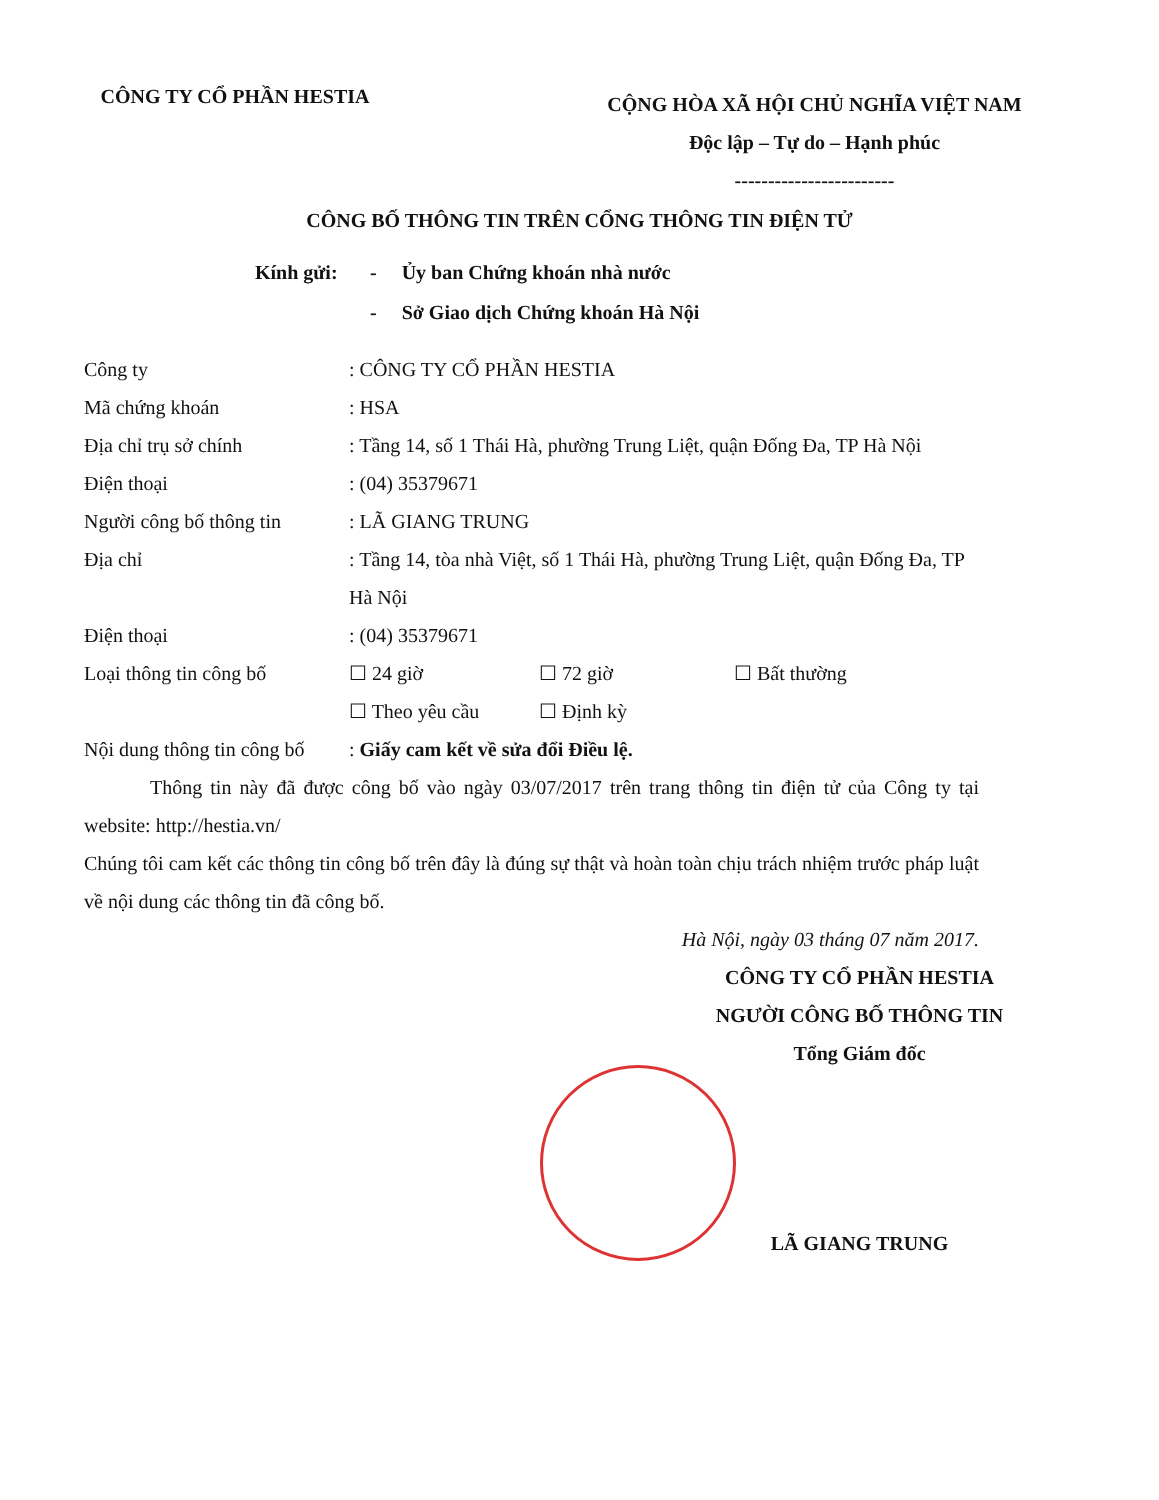CÔNG TY CỔ PHẦN HESTIA
CỘNG HÒA XÃ HỘI CHỦ NGHĨA VIỆT NAM
Độc lập – Tự do – Hạnh phúc
------------------------
CÔNG BỐ THÔNG TIN TRÊN CỔNG THÔNG TIN ĐIỆN TỬ
Kính gửi: - Ủy ban Chứng khoán nhà nước
- Sở Giao dịch Chứng khoán Hà Nội
Công ty : CÔNG TY CỔ PHẦN HESTIA
Mã chứng khoán : HSA
Địa chỉ trụ sở chính : Tầng 14, số 1 Thái Hà, phường Trung Liệt, quận Đống Đa, TP Hà Nội
Điện thoại : (04) 35379671
Người công bố thông tin
: LÃ GIANG TRUNG
Địa chỉ : Tầng 14, tòa nhà Việt, số 1 Thái Hà, phường Trung Liệt, quận Đống Đa, TP Hà Nội
Điện thoại : (04) 35379671
Loại thông tin công bố ☐ 24 giờ ☐ 72 giờ ☐ Bất thường
☐ Theo yêu cầu ☐ Định kỳ
Nội dung thông tin công bố
: Giấy cam kết về sửa đổi Điều lệ.
Thông tin này đã được công bố vào ngày 03/07/2017 trên trang thông tin điện tử của Công ty tại website: http://hestia.vn/
Chúng tôi cam kết các thông tin công bố trên đây là đúng sự thật và hoàn toàn chịu trách nhiệm trước pháp luật về nội dung các thông tin đã công bố.
Hà Nội, ngày 03 tháng 07 năm 2017.
CÔNG TY CỔ PHẦN HESTIA
NGƯỜI CÔNG BỐ THÔNG TIN
Tổng Giám đốc
LÃ GIANG TRUNG